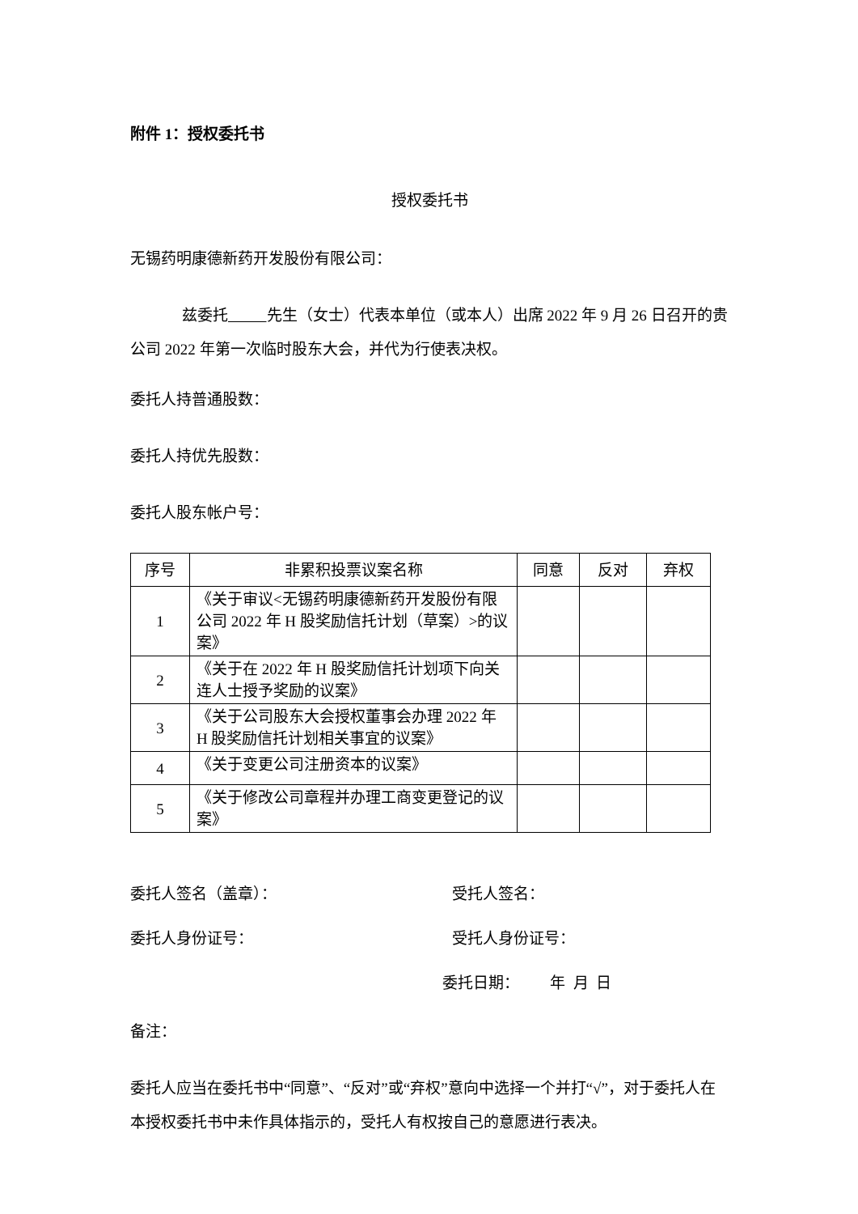附件 1：授权委托书
授权委托书
无锡药明康德新药开发股份有限公司：
兹委托 先生（女士）代表本单位（或本人）出席 2022 年 9 月 26 日召开的贵公司 2022 年第一次临时股东大会，并代为行使表决权。
委托人持普通股数：
委托人持优先股数：
委托人股东帐户号：
| 序号 | 非累积投票议案名称 | 同意 | 反对 | 弃权 |
| --- | --- | --- | --- | --- |
| 1 | 《关于审议<无锡药明康德新药开发股份有限公司 2022 年 H 股奖励信托计划（草案）>的议案》 | | | |
| 2 | 《关于在 2022 年 H 股奖励信托计划项下向关连人士授予奖励的议案》 | | | |
| 3 | 《关于公司股东大会授权董事会办理 2022 年 H 股奖励信托计划相关事宜的议案》 | | | |
| 4 | 《关于变更公司注册资本的议案》 | | | |
| 5 | 《关于修改公司章程并办理工商变更登记的议案》 | | | |
委托人签名（盖章）： 受托人签名：
委托人身份证号： 受托人身份证号：
委托日期： 年 月 日
备注：
委托人应当在委托书中“同意”、“反对”或“弃权”意向中选择一个并打“√”，对于委托人在本授权委托书中未作具体指示的，受托人有权按自己的意愿进行表决。